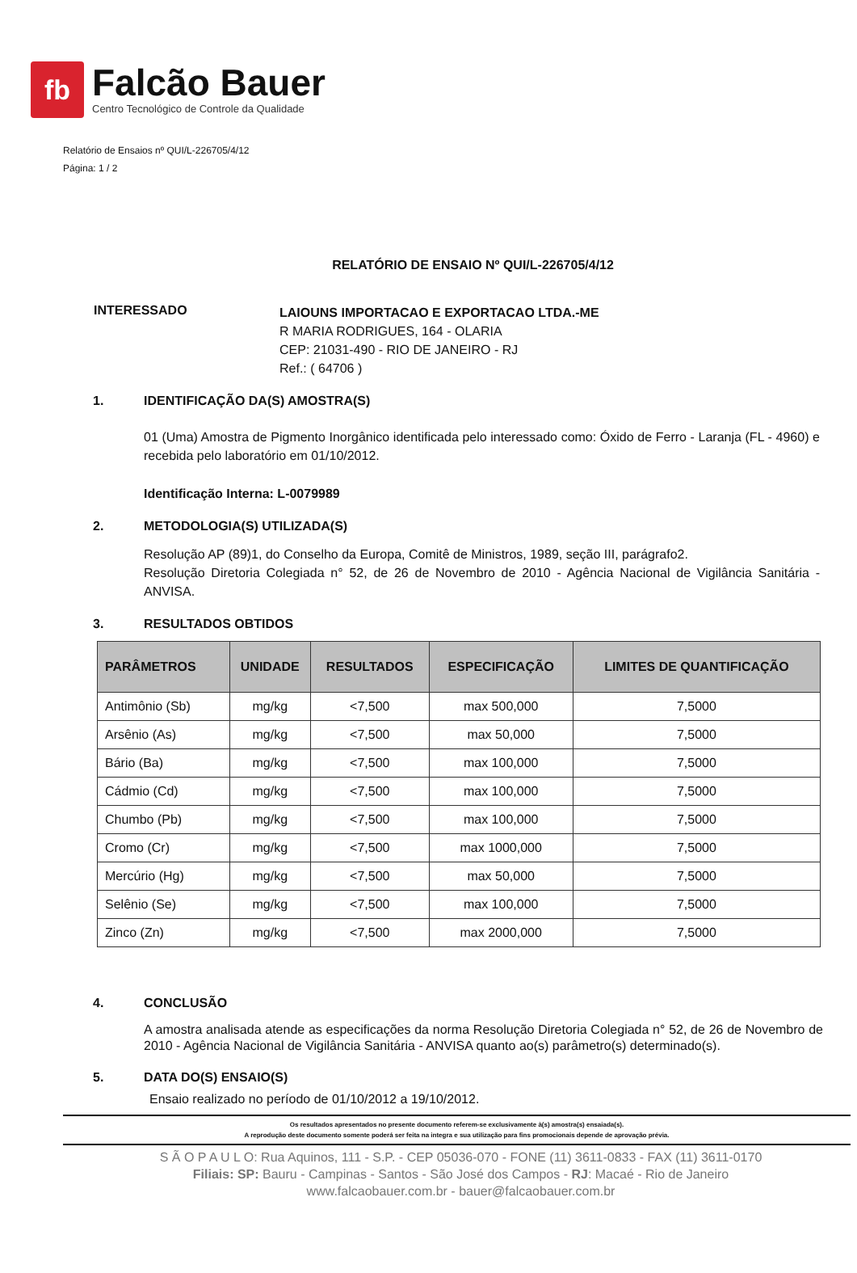fb
Falcão Bauer
Centro Tecnológico de Controle da Qualidade
Relatório de Ensaios nº QUI/L-226705/4/12
Página: 1 / 2
RELATÓRIO DE ENSAIO Nº QUI/L-226705/4/12
INTERESSADO
LAIOUNS IMPORTACAO E EXPORTACAO LTDA.-ME
R MARIA RODRIGUES, 164 - OLARIA
CEP: 21031-490 - RIO DE JANEIRO - RJ
Ref.: ( 64706 )
1. IDENTIFICAÇÃO DA(S) AMOSTRA(S)
01 (Uma) Amostra de Pigmento Inorgânico identificada pelo interessado como: Óxido de Ferro - Laranja (FL - 4960) e recebida pelo laboratório em 01/10/2012.
Identificação Interna: L-0079989
2. METODOLOGIA(S) UTILIZADA(S)
Resolução AP (89)1, do Conselho da Europa, Comitê de Ministros, 1989, seção III, parágrafo2.
Resolução Diretoria Colegiada n° 52, de 26 de Novembro de 2010 - Agência Nacional de Vigilância Sanitária - ANVISA.
3. RESULTADOS OBTIDOS
| PARÂMETROS | UNIDADE | RESULTADOS | ESPECIFICAÇÃO | LIMITES DE QUANTIFICAÇÃO |
| --- | --- | --- | --- | --- |
| Antimônio (Sb) | mg/kg | <7,500 | max 500,000 | 7,5000 |
| Arsênio (As) | mg/kg | <7,500 | max 50,000 | 7,5000 |
| Bário (Ba) | mg/kg | <7,500 | max 100,000 | 7,5000 |
| Cádmio (Cd) | mg/kg | <7,500 | max 100,000 | 7,5000 |
| Chumbo (Pb) | mg/kg | <7,500 | max 100,000 | 7,5000 |
| Cromo (Cr) | mg/kg | <7,500 | max 1000,000 | 7,5000 |
| Mercúrio (Hg) | mg/kg | <7,500 | max 50,000 | 7,5000 |
| Selênio (Se) | mg/kg | <7,500 | max 100,000 | 7,5000 |
| Zinco (Zn) | mg/kg | <7,500 | max 2000,000 | 7,5000 |
4. CONCLUSÃO
A amostra analisada atende as especificações da norma Resolução Diretoria Colegiada n° 52, de 26 de Novembro de 2010 - Agência Nacional de Vigilância Sanitária - ANVISA quanto ao(s) parâmetro(s) determinado(s).
5. DATA DO(S) ENSAIO(S)
Ensaio realizado no período de 01/10/2012 a 19/10/2012.
Os resultados apresentados no presente documento referem-se exclusivamente à(s) amostra(s) ensaiada(s).
A reprodução deste documento somente poderá ser feita na integra e sua utilização para fins promocionais depende de aprovação prévia.
S Ã O P A U L O: Rua Aquinos, 111 - S.P. - CEP 05036-070 - FONE (11) 3611-0833 - FAX (11) 3611-0170
Filiais: SP: Bauru - Campinas - Santos - São José dos Campos - RJ: Macaé - Rio de Janeiro
www.falcaobauer.com.br - bauer@falcaobauer.com.br